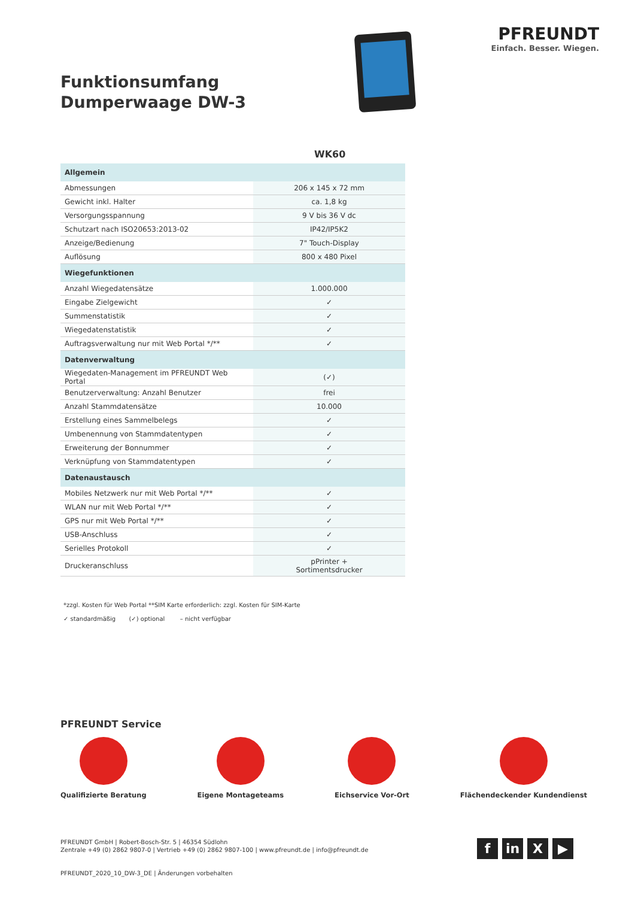Funktionsumfang Dumperwaage DW-3
PFREUNDT
Einfach. Besser. Wiegen.
WK60
| Allgemein | |
| --- | --- |
| Abmessungen | 206 x 145 x 72 mm |
| Gewicht inkl. Halter | ca. 1,8 kg |
| Versorgungsspannung | 9 V bis 36 V dc |
| Schutzart nach ISO20653:2013-02 | IP42/IP5K2 |
| Anzeige/Bedienung | 7" Touch-Display |
| Auflösung | 800 x 480 Pixel |
| Wiegefunktionen | |
| Anzahl Wiegedatensätze | 1.000.000 |
| Eingabe Zielgewicht | ✓ |
| Summenstatistik | ✓ |
| Wiegedatenstatistik | ✓ |
| Auftragsverwaltung nur mit Web Portal */** | ✓ |
| Datenverwaltung | |
| Wiegedaten-Management im PFREUNDT Web Portal | (✓) |
| Benutzerverwaltung: Anzahl Benutzer | frei |
| Anzahl Stammdatensätze | 10.000 |
| Erstellung eines Sammelbelegs | ✓ |
| Umbenennung von Stammdatentypen | ✓ |
| Erweiterung der Bonnummer | ✓ |
| Verknüpfung von Stammdatentypen | ✓ |
| Datenaustausch | |
| Mobiles Netzwerk nur mit Web Portal */** | ✓ |
| WLAN nur mit Web Portal */** | ✓ |
| GPS nur mit Web Portal */** | ✓ |
| USB-Anschluss | ✓ |
| Serielles Protokoll | ✓ |
| Druckeranschluss | pPrinter + Sortimentsdrucker |
*zzgl. Kosten für Web Portal **SIM Karte erforderlich: zzgl. Kosten für SIM-Karte
✓ standardmäßig (✓) optional – nicht verfügbar
PFREUNDT Service
Qualifizierte Beratung Eigene Montageteams Eichservice Vor-Ort Flächendeckender Kundendienst
PFREUNDT GmbH | Robert-Bosch-Str. 5 | 46354 Südlohn
Zentrale +49 (0) 2862 9807-0 | Vertrieb +49 (0) 2862 9807-100 | www.pfreundt.de | info@pfreundt.de
PFREUNDT_2020_10_DW-3_DE | Änderungen vorbehalten
f in X ▶